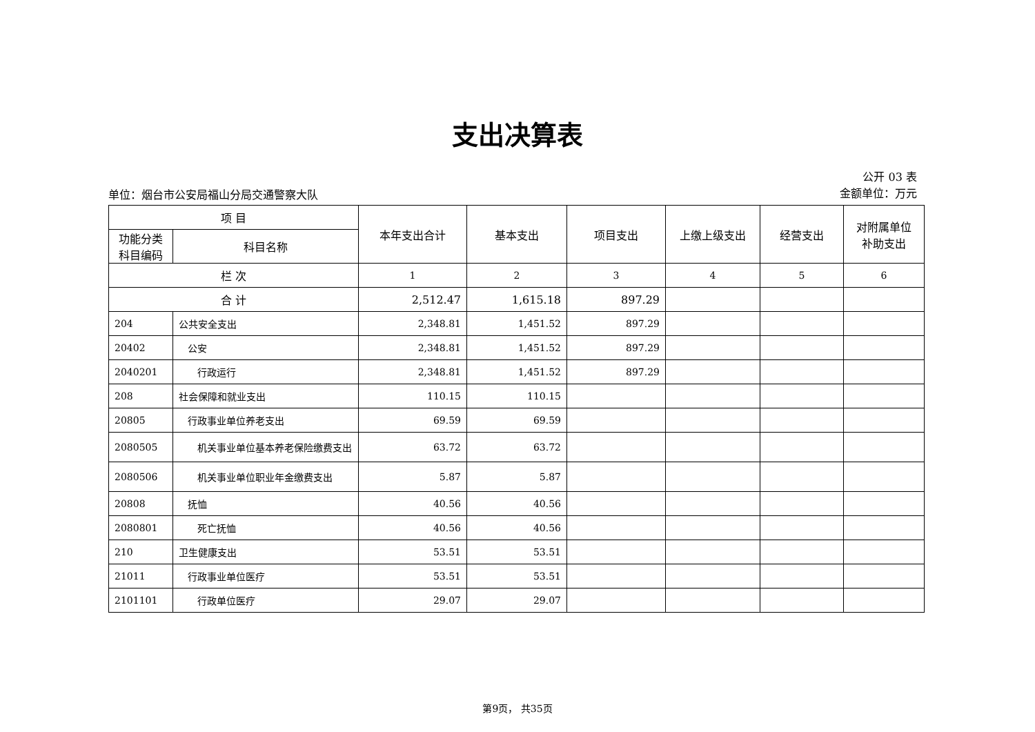支出决算表
单位：烟台市公安局福山分局交通警察大队
公开 03 表
金额单位：万元
| 项 目 | | 本年支出合计 | 基本支出 | 项目支出 | 上缴上级支出 | 经营支出 | 对附属单位 补助支出 |
| --- | --- | --- | --- | --- | --- | --- | --- |
| 功能分类 科目编码 | 科目名称 | | | | | | |
| 栏 次 | | 1 | 2 | 3 | 4 | 5 | 6 |
| 合 计 | | 2,512.47 | 1,615.18 | 897.29 | | | |
| 204 | 公共安全支出 | 2,348.81 | 1,451.52 | 897.29 | | | |
| 20402 | 公安 | 2,348.81 | 1,451.52 | 897.29 | | | |
| 2040201 | 行政运行 | 2,348.81 | 1,451.52 | 897.29 | | | |
| 208 | 社会保障和就业支出 | 110.15 | 110.15 | | | | |
| 20805 | 行政事业单位养老支出 | 69.59 | 69.59 | | | | |
| 2080505 | 机关事业单位基本养老保险缴费支出 | 63.72 | 63.72 | | | | |
| 2080506 | 机关事业单位职业年金缴费支出 | 5.87 | 5.87 | | | | |
| 20808 | 抚恤 | 40.56 | 40.56 | | | | |
| 2080801 | 死亡抚恤 | 40.56 | 40.56 | | | | |
| 210 | 卫生健康支出 | 53.51 | 53.51 | | | | |
| 21011 | 行政事业单位医疗 | 53.51 | 53.51 | | | | |
| 2101101 | 行政单位医疗 | 29.07 | 29.07 | | | | |
第9页， 共35页